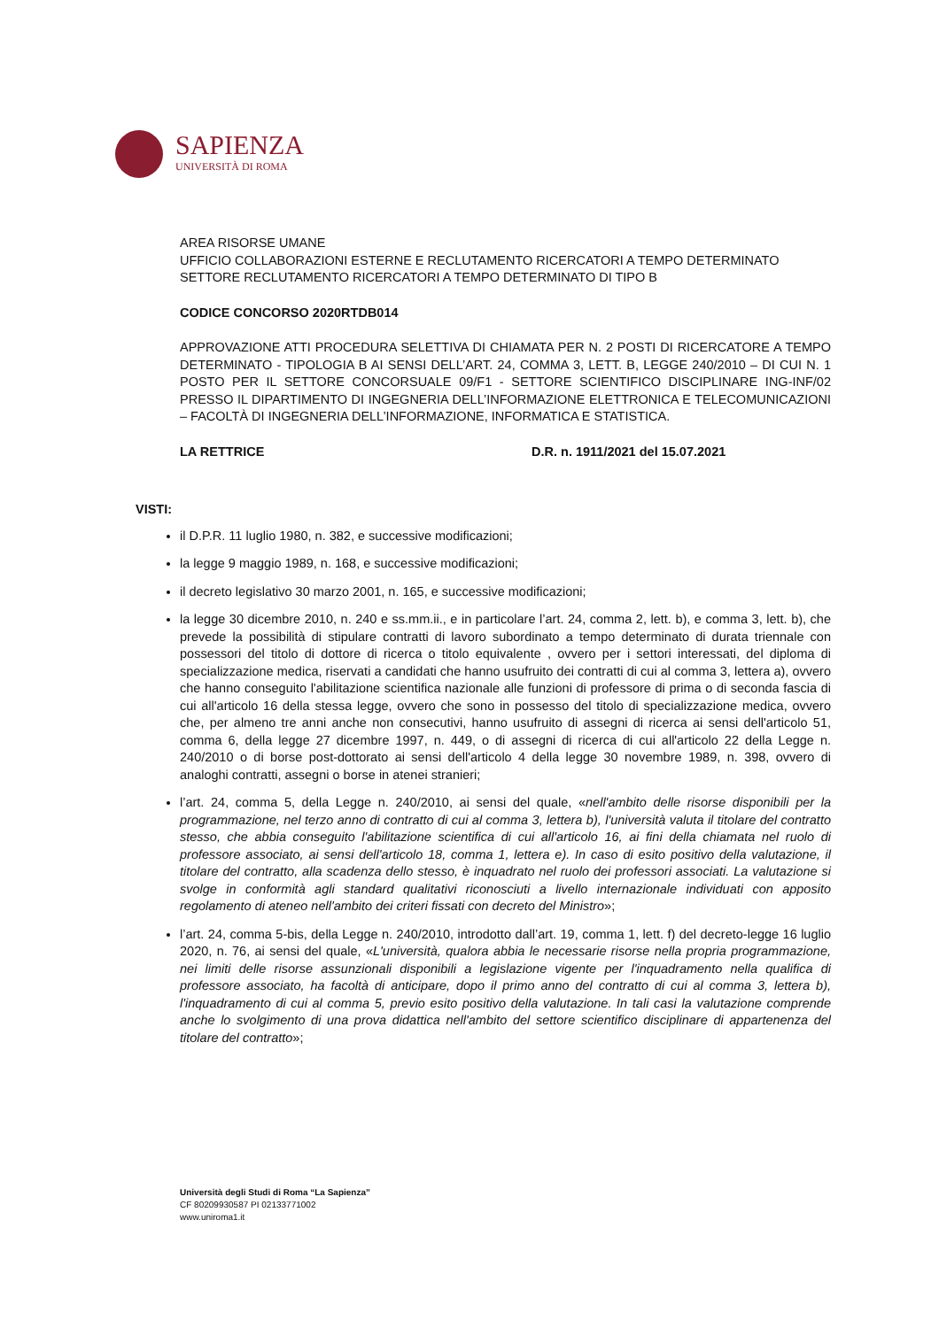SAPIENZA
UNIVERSITÀ DI ROMA
AREA RISORSE UMANE
UFFICIO COLLABORAZIONI ESTERNE E RECLUTAMENTO RICERCATORI A TEMPO DETERMINATO
SETTORE RECLUTAMENTO RICERCATORI A TEMPO DETERMINATO DI TIPO B
CODICE CONCORSO 2020RTDB014
APPROVAZIONE ATTI PROCEDURA SELETTIVA DI CHIAMATA PER N. 2 POSTI DI RICERCATORE A TEMPO DETERMINATO - TIPOLOGIA B AI SENSI DELL’ART. 24, COMMA 3, LETT. B, LEGGE 240/2010 – DI CUI N. 1 POSTO PER IL SETTORE CONCORSUALE 09/F1 - SETTORE SCIENTIFICO DISCIPLINARE ING-INF/02 PRESSO IL DIPARTIMENTO DI INGEGNERIA DELL’INFORMAZIONE ELETTRONICA E TELECOMUNICAZIONI – FACOLTÀ DI INGEGNERIA DELL’INFORMAZIONE, INFORMATICA E STATISTICA.
LA RETTRICE D.R. n. 1911/2021 del 15.07.2021
VISTI:
il D.P.R. 11 luglio 1980, n. 382, e successive modificazioni;
la legge 9 maggio 1989, n. 168, e successive modificazioni;
il decreto legislativo 30 marzo 2001, n. 165, e successive modificazioni;
la legge 30 dicembre 2010, n. 240 e ss.mm.ii., e in particolare l’art. 24, comma 2, lett. b), e comma 3, lett. b), che prevede la possibilità di stipulare contratti di lavoro subordinato a tempo determinato di durata triennale con possessori del titolo di dottore di ricerca o titolo equivalente , ovvero per i settori interessati, del diploma di specializzazione medica, riservati a candidati che hanno usufruito dei contratti di cui al comma 3, lettera a), ovvero che hanno conseguito l'abilitazione scientifica nazionale alle funzioni di professore di prima o di seconda fascia di cui all'articolo 16 della stessa legge, ovvero che sono in possesso del titolo di specializzazione medica, ovvero che, per almeno tre anni anche non consecutivi, hanno usufruito di assegni di ricerca ai sensi dell'articolo 51, comma 6, della legge 27 dicembre 1997, n. 449, o di assegni di ricerca di cui all'articolo 22 della Legge n. 240/2010 o di borse post-dottorato ai sensi dell'articolo 4 della legge 30 novembre 1989, n. 398, ovvero di analoghi contratti, assegni o borse in atenei stranieri;
l’art. 24, comma 5, della Legge n. 240/2010, ai sensi del quale, «nell'ambito delle risorse disponibili per la programmazione, nel terzo anno di contratto di cui al comma 3, lettera b), l'università valuta il titolare del contratto stesso, che abbia conseguito l'abilitazione scientifica di cui all'articolo 16, ai fini della chiamata nel ruolo di professore associato, ai sensi dell'articolo 18, comma 1, lettera e). In caso di esito positivo della valutazione, il titolare del contratto, alla scadenza dello stesso, è inquadrato nel ruolo dei professori associati. La valutazione si svolge in conformità agli standard qualitativi riconosciuti a livello internazionale individuati con apposito regolamento di ateneo nell'ambito dei criteri fissati con decreto del Ministro»;
l’art. 24, comma 5-bis, della Legge n. 240/2010, introdotto dall’art. 19, comma 1, lett. f) del decreto-legge 16 luglio 2020, n. 76, ai sensi del quale, «L'università, qualora abbia le necessarie risorse nella propria programmazione, nei limiti delle risorse assunzionali disponibili a legislazione vigente per l'inquadramento nella qualifica di professore associato, ha facoltà di anticipare, dopo il primo anno del contratto di cui al comma 3, lettera b), l'inquadramento di cui al comma 5, previo esito positivo della valutazione. In tali casi la valutazione comprende anche lo svolgimento di una prova didattica nell'ambito del settore scientifico disciplinare di appartenenza del titolare del contratto»;
Università degli Studi di Roma “La Sapienza”
CF 80209930587 PI 02133771002
www.uniroma1.it